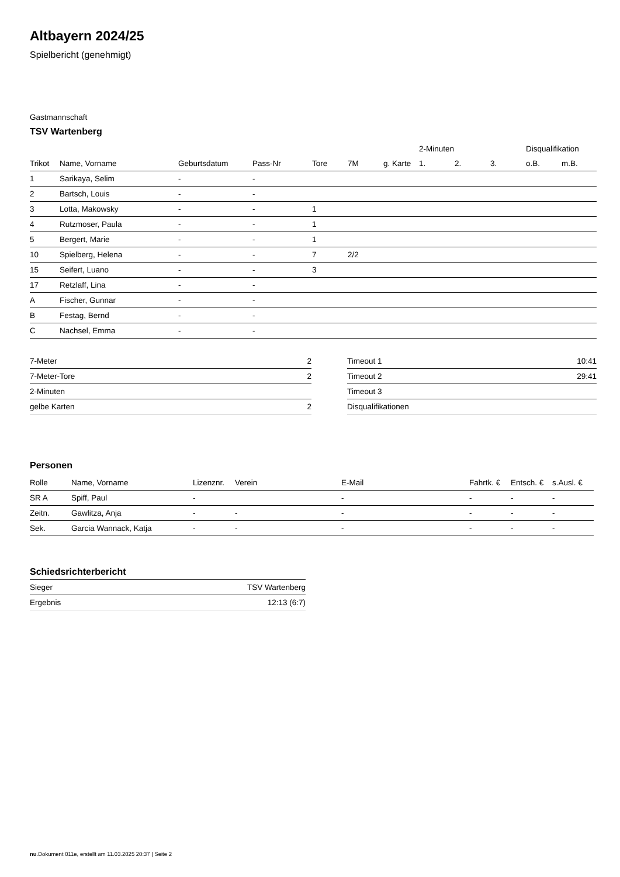Altbayern 2024/25
Spielbericht (genehmigt)
Gastmannschaft
TSV Wartenberg
| | | | | | | | 2-Minuten | | | Disqualifikation | |
| --- | --- | --- | --- | --- | --- | --- | --- | --- | --- | --- | --- |
| Trikot | Name, Vorname | Geburtsdatum | Pass-Nr | Tore | 7M | g. Karte | 1. | 2. | 3. | o.B. | m.B. |
| 1 | Sarikaya, Selim | - | - | | | | | | | | |
| 2 | Bartsch, Louis | - | - | | | | | | | | |
| 3 | Lotta, Makowsky | - | - | 1 | | | | | | | |
| 4 | Rutzmoser, Paula | - | - | 1 | | | | | | | |
| 5 | Bergert, Marie | - | - | 1 | | | | | | | |
| 10 | Spielberg, Helena | - | - | 7 | 2/2 | | | | | | |
| 15 | Seifert, Luano | - | - | 3 | | | | | | | |
| 17 | Retzlaff, Lina | - | - | | | | | | | | |
| A | Fischer, Gunnar | - | - | | | | | | | | |
| B | Festag, Bernd | - | - | | | | | | | | |
| C | Nachsel, Emma | - | - | | | | | | | | |
| 7-Meter | 2 |
| 7-Meter-Tore | 2 |
| 2-Minuten | |
| gelbe Karten | 2 |
| Timeout 1 | 10:41 |
| Timeout 2 | 29:41 |
| Timeout 3 | |
| Disqualifikationen | |
Personen
| Rolle | Name, Vorname | Lizenznr. | Verein | E-Mail | Fahrtk. € | Entsch. € | s.Ausl. € |
| --- | --- | --- | --- | --- | --- | --- | --- |
| SR A | Spiff, Paul | - | | - | - | - | - |
| Zeitn. | Gawlitza, Anja | - | - | - | - | - | - |
| Sek. | Garcia Wannack, Katja | - | - | - | - | - | - |
Schiedsrichterbericht
| Sieger | TSV Wartenberg |
| Ergebnis | 12:13 (6:7) |
nu.Dokument 011e, erstellt am 11.03.2025 20:37 | Seite 2